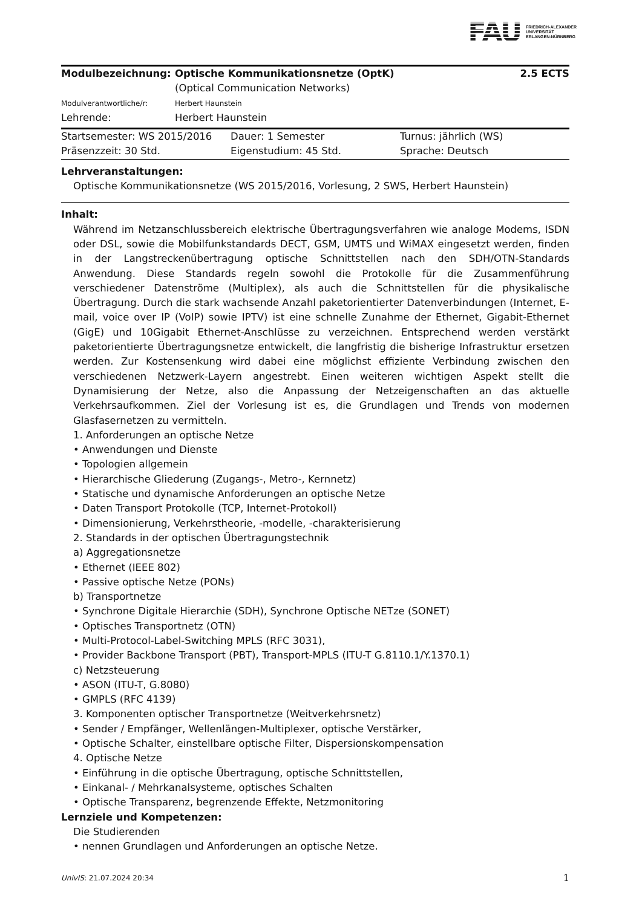FAU
FRIEDRICH-ALEXANDER
UNIVERSITÄT
ERLANGEN-NÜRNBERG
| Modulbezeichnung: | Optische Kommunikationsnetze (OptK) (Optical Communication Networks) | 2.5 ECTS |
| Modulverantwortliche/r: | Herbert Haunstein | |
| Lehrende: | Herbert Haunstein | |
| Startsemester: WS 2015/2016 | Dauer: 1 Semester | Turnus: jährlich (WS) |
| Präsenzzeit: 30 Std. | Eigenstudium: 45 Std. | Sprache: Deutsch |
Lehrveranstaltungen:
Optische Kommunikationsnetze (WS 2015/2016, Vorlesung, 2 SWS, Herbert Haunstein)
Inhalt:
Während im Netzanschlussbereich elektrische Übertragungsverfahren wie analoge Modems, ISDN oder DSL, sowie die Mobilfunkstandards DECT, GSM, UMTS und WiMAX eingesetzt werden, finden in der Langstreckenübertragung optische Schnittstellen nach den SDH/OTN-Standards Anwendung. Diese Standards regeln sowohl die Protokolle für die Zusammenführung verschiedener Datenströme (Multiplex), als auch die Schnittstellen für die physikalische Übertragung. Durch die stark wachsende Anzahl paketorientierter Datenverbindungen (Internet, E-mail, voice over IP (VoIP) sowie IPTV) ist eine schnelle Zunahme der Ethernet, Gigabit-Ethernet (GigE) und 10Gigabit Ethernet-Anschlüsse zu verzeichnen. Entsprechend werden verstärkt paketorientierte Übertragungsnetze entwickelt, die langfristig die bisherige Infrastruktur ersetzen werden. Zur Kostensenkung wird dabei eine möglichst effiziente Verbindung zwischen den verschiedenen Netzwerk-Layern angestrebt. Einen weiteren wichtigen Aspekt stellt die Dynamisierung der Netze, also die Anpassung der Netzeigenschaften an das aktuelle Verkehrsaufkommen. Ziel der Vorlesung ist es, die Grundlagen und Trends von modernen Glasfasernetzen zu vermitteln.
1. Anforderungen an optische Netze
• Anwendungen und Dienste
• Topologien allgemein
• Hierarchische Gliederung (Zugangs-, Metro-, Kernnetz)
• Statische und dynamische Anforderungen an optische Netze
• Daten Transport Protokolle (TCP, Internet-Protokoll)
• Dimensionierung, Verkehrstheorie, -modelle, -charakterisierung
2. Standards in der optischen Übertragungstechnik
a) Aggregationsnetze
• Ethernet (IEEE 802)
• Passive optische Netze (PONs)
b) Transportnetze
• Synchrone Digitale Hierarchie (SDH), Synchrone Optische NETze (SONET)
• Optisches Transportnetz (OTN)
• Multi-Protocol-Label-Switching MPLS (RFC 3031),
• Provider Backbone Transport (PBT), Transport-MPLS (ITU-T G.8110.1/Y.1370.1)
c) Netzsteuerung
• ASON (ITU-T, G.8080)
• GMPLS (RFC 4139)
3. Komponenten optischer Transportnetze (Weitverkehrsnetz)
• Sender / Empfänger, Wellenlängen-Multiplexer, optische Verstärker,
• Optische Schalter, einstellbare optische Filter, Dispersionskompensation
4. Optische Netze
• Einführung in die optische Übertragung, optische Schnittstellen,
• Einkanal- / Mehrkanalsysteme, optisches Schalten
• Optische Transparenz, begrenzende Effekte, Netzmonitoring
Lernziele und Kompetenzen:
Die Studierenden
• nennen Grundlagen und Anforderungen an optische Netze.
UnivIS: 21.07.2024 20:34 1